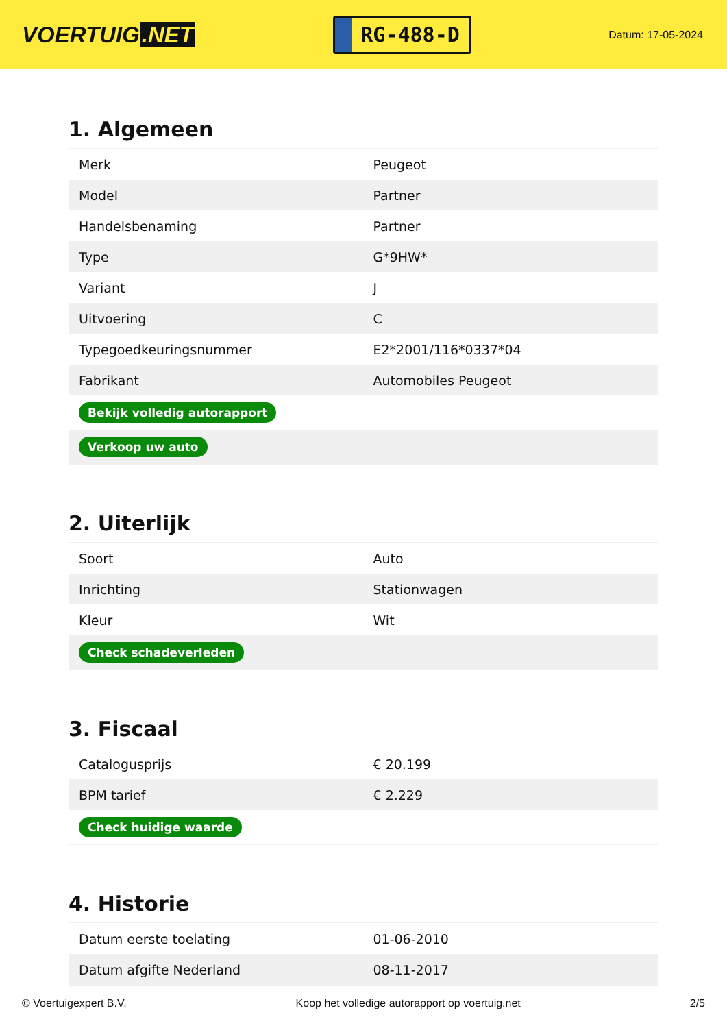VOERTUIG.NET
RG-488-D
Datum: 17-05-2024
1. Algemeen
| Merk | Peugeot |
| Model | Partner |
| Handelsbenaming | Partner |
| Type | G*9HW* |
| Variant | J |
| Uitvoering | C |
| Typegoedkeuringsnummer | E2*2001/116*0337*04 |
| Fabrikant | Automobiles Peugeot |
| Bekijk volledig autorapport | |
| Verkoop uw auto | |
2. Uiterlijk
| Soort | Auto |
| Inrichting | Stationwagen |
| Kleur | Wit |
| Check schadeverleden | |
3. Fiscaal
| Catalogusprijs | € 20.199 |
| BPM tarief | € 2.229 |
| Check huidige waarde | |
4. Historie
| Datum eerste toelating | 01-06-2010 |
| Datum afgifte Nederland | 08-11-2017 |
© Voertuigexpert B.V. Koop het volledige autorapport op voertuig.net 2/5